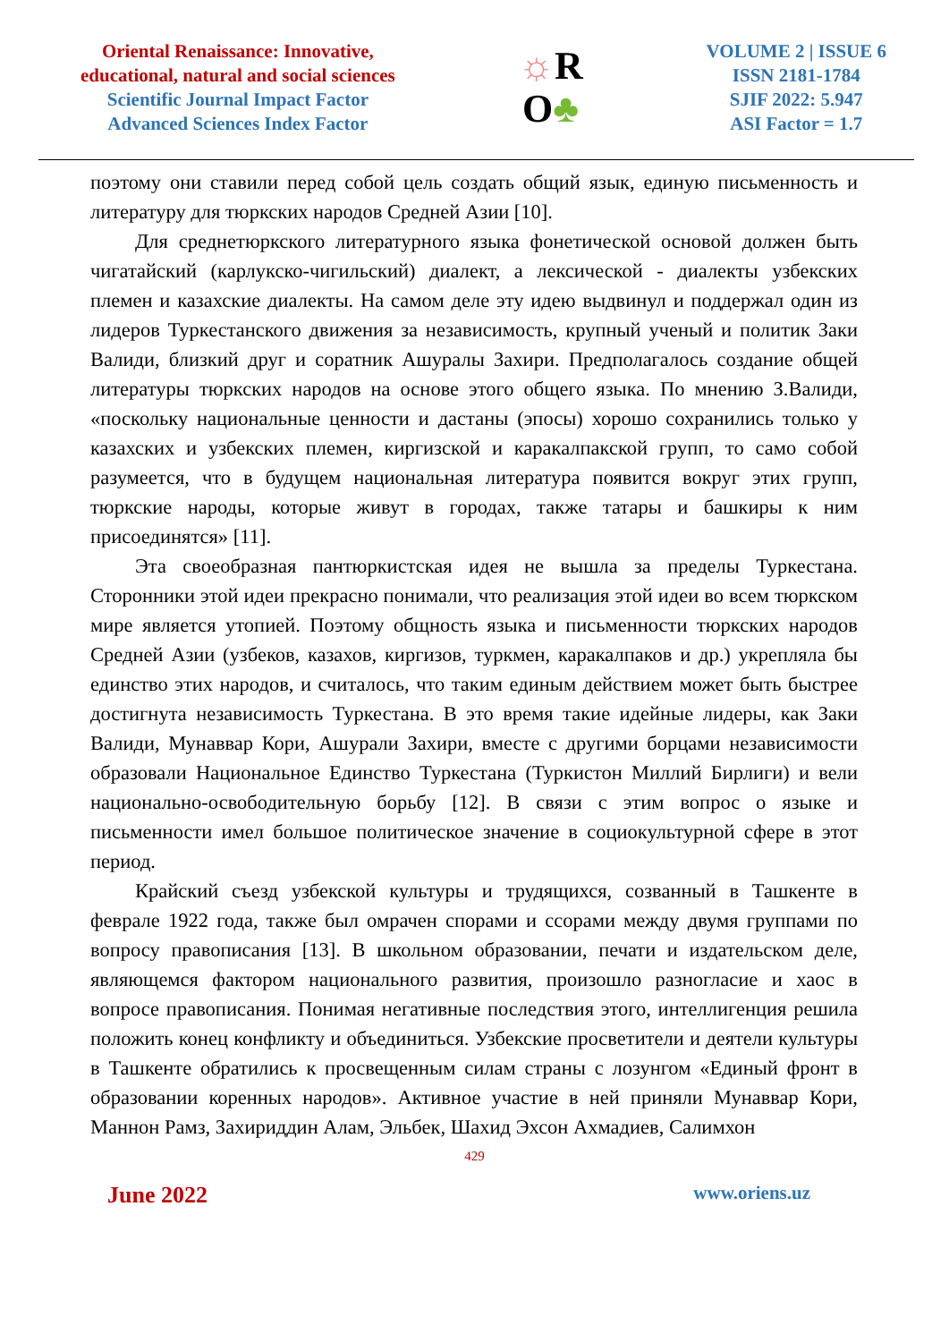Oriental Renaissance: Innovative,
educational, natural and social sciences
Scientific Journal Impact Factor
Advanced Sciences Index Factor
☼R
O♣
VOLUME 2 | ISSUE 6
ISSN 2181-1784
SJIF 2022: 5.947
ASI Factor = 1.7
поэтому они ставили перед собой цель создать общий язык, единую письменность и литературу для тюркских народов Средней Азии [10].
Для среднетюркского литературного языка фонетической основой должен быть чигатайский (карлукско-чигильский) диалект, а лексической - диалекты узбекских племен и казахские диалекты. На самом деле эту идею выдвинул и поддержал один из лидеров Туркестанского движения за независимость, крупный ученый и политик Заки Валиди, близкий друг и соратник Ашуралы Захири. Предполагалось создание общей литературы тюркских народов на основе этого общего языка. По мнению З.Валиди, «поскольку национальные ценности и дастаны (эпосы) хорошо сохранились только у казахских и узбекских племен, киргизской и каракалпакской групп, то само собой разумеется, что в будущем национальная литература появится вокруг этих групп, тюркские народы, которые живут в городах, также татары и башкиры к ним присоединятся» [11].
Эта своеобразная пантюркистская идея не вышла за пределы Туркестана. Сторонники этой идеи прекрасно понимали, что реализация этой идеи во всем тюркском мире является утопией. Поэтому общность языка и письменности тюркских народов Средней Азии (узбеков, казахов, киргизов, туркмен, каракалпаков и др.) укрепляла бы единство этих народов, и считалось, что таким единым действием может быть быстрее достигнута независимость Туркестана. В это время такие идейные лидеры, как Заки Валиди, Мунаввар Кори, Ашурали Захири, вместе с другими борцами независимости образовали Национальное Единство Туркестана (Туркистон Миллий Бирлиги) и вели национально-освободительную борьбу [12]. В связи с этим вопрос о языке и письменности имел большое политическое значение в социокультурной сфере в этот период.
Крайский съезд узбекской культуры и трудящихся, созванный в Ташкенте в феврале 1922 года, также был омрачен спорами и ссорами между двумя группами по вопросу правописания [13]. В школьном образовании, печати и издательском деле, являющемся фактором национального развития, произошло разногласие и хаос в вопросе правописания. Понимая негативные последствия этого, интеллигенция решила положить конец конфликту и объединиться. Узбекские просветители и деятели культуры в Ташкенте обратились к просвещенным силам страны с лозунгом «Единый фронт в образовании коренных народов». Активное участие в ней приняли Мунаввар Кори, Маннон Рамз, Захириддин Алам, Эльбек, Шахид Эхсон Ахмадиев, Салимхон
429
June 2022 www.oriens.uz